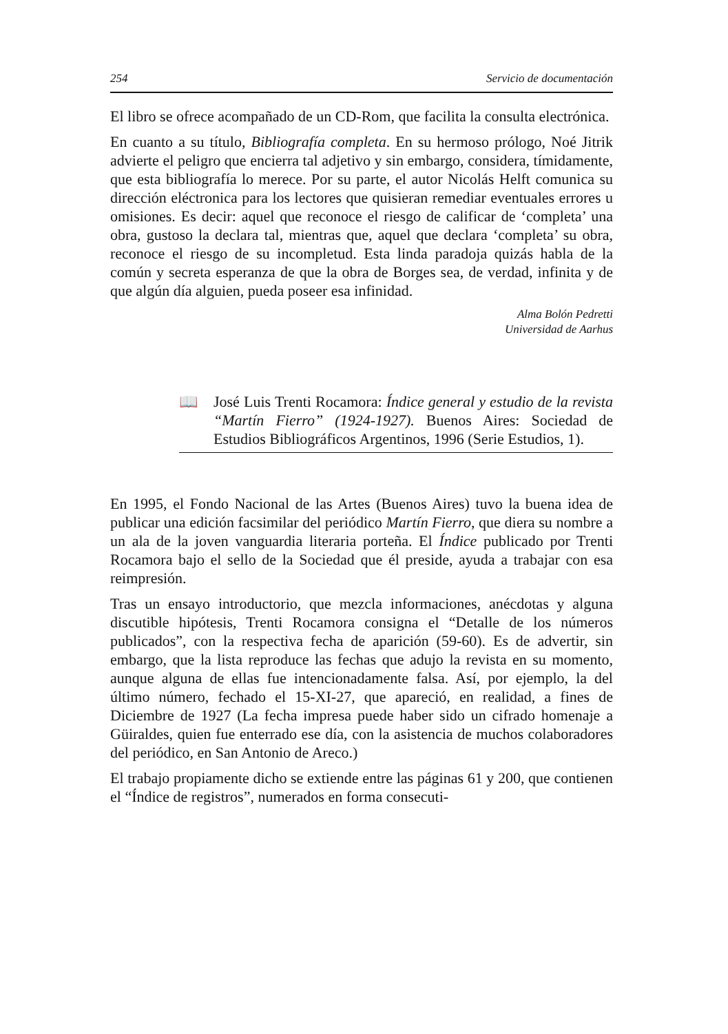254 Servicio de documentación
El libro se ofrece acompañado de un CD-Rom, que facilita la consulta electrónica.
En cuanto a su título, Bibliografía completa. En su hermoso prólogo, Noé Jitrik advierte el peligro que encierra tal adjetivo y sin embargo, considera, tímidamente, que esta bibliografía lo merece. Por su parte, el autor Nicolás Helft comunica su dirección eléctronica para los lectores que quisieran remediar eventuales errores u omisiones. Es decir: aquel que reconoce el riesgo de calificar de ‘completa’ una obra, gustoso la declara tal, mientras que, aquel que declara ‘completa’ su obra, reconoce el riesgo de su incompletud. Esta linda paradoja quizás habla de la común y secreta esperanza de que la obra de Borges sea, de verdad, infinita y de que algún día alguien, pueda poseer esa infinidad.
Alma Bolón Pedretti
Universidad de Aarhus
📖 José Luis Trenti Rocamora: Índice general y estudio de la revista “Martín Fierro” (1924-1927). Buenos Aires: Sociedad de Estudios Bibliográficos Argentinos, 1996 (Serie Estudios, 1).
En 1995, el Fondo Nacional de las Artes (Buenos Aires) tuvo la buena idea de publicar una edición facsimilar del periódico Martín Fierro, que diera su nombre a un ala de la joven vanguardia literaria porteña. El Índice publicado por Trenti Rocamora bajo el sello de la Sociedad que él preside, ayuda a trabajar con esa reimpresión.
Tras un ensayo introductorio, que mezcla informaciones, anécdotas y alguna discutible hipótesis, Trenti Rocamora consigna el “Detalle de los números publicados”, con la respectiva fecha de aparición (59-60). Es de advertir, sin embargo, que la lista reproduce las fechas que adujo la revista en su momento, aunque alguna de ellas fue intencionadamente falsa. Así, por ejemplo, la del último número, fechado el 15-XI-27, que apareció, en realidad, a fines de Diciembre de 1927 (La fecha impresa puede haber sido un cifrado homenaje a Güiraldes, quien fue enterrado ese día, con la asistencia de muchos colaboradores del periódico, en San Antonio de Areco.)
El trabajo propiamente dicho se extiende entre las páginas 61 y 200, que contienen el “Índice de registros”, numerados en forma consecuti-